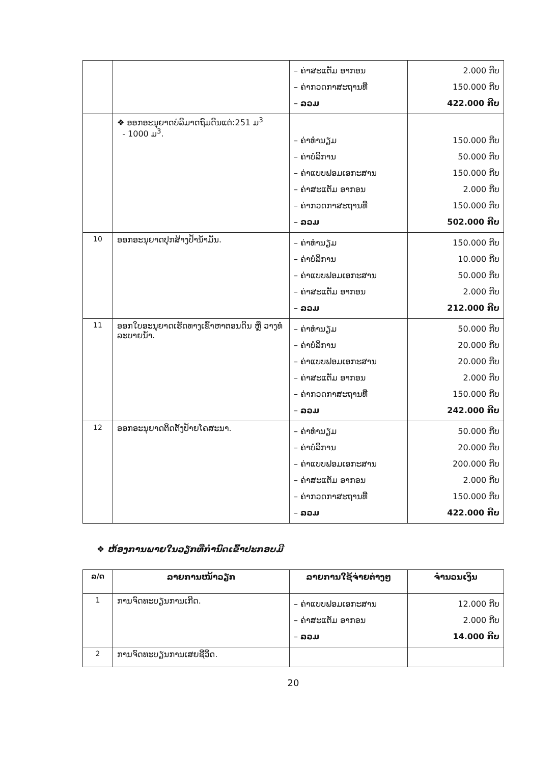| | | – ຄ່າສະແຕັມ ອາກອນ – ຄ່າກວດກາສະຖານທີ່ – ລວມ | 2.000 ກີບ 150.000 ກີບ 422.000 ກີບ |
| | ❖ ອອກອະນຸຍາດບໍລິມາດຖົມດິນແຕ່:251 ມ<sup>3</sup> - 1000 ມ<sup>3</sup>. | – ຄ່າທຳນຽມ – ຄ່າບໍລິການ – ຄ່າແບບຟອມເອກະສານ – ຄ່າສະແຕັມ ອາກອນ – ຄ່າກວດກາສະຖານທີ່ – ລວມ | 150.000 ກີບ 50.000 ກີບ 150.000 ກີບ 2.000 ກີບ 150.000 ກີບ 502.000 ກີບ |
| 10 | ອອກອະນຸຍາດປຸກສ້າງປໍ້ານໍ້າມັນ. | – ຄ່າທຳນຽມ – ຄ່າບໍລິການ – ຄ່າແບບຟອມເອກະສານ – ຄ່າສະແຕັມ ອາກອນ – ລວມ | 150.000 ກີບ 10.000 ກີບ 50.000 ກີບ 2.000 ກີບ 212.000 ກີບ |
| 11 | ອອກໃບອະນຸຍາດເຮັດທາງເຂົ້າຫາຕອນດິນ ຫຼື ວາງທໍ່ລະບາຍນໍ້າ. | – ຄ່າທຳນຽມ – ຄ່າບໍລິການ – ຄ່າແບບຟອມເອກະສານ – ຄ່າສະແຕັມ ອາກອນ – ຄ່າກວດກາສະຖານທີ່ – ລວມ | 50.000 ກີບ 20.000 ກີບ 20.000 ກີບ 2.000 ກີບ 150.000 ກີບ 242.000 ກີບ |
| 12 | ອອກອະນຸຍາດຕິດຕັ້ງປ້າຍໂຄສະນາ. | – ຄ່າທຳນຽມ – ຄ່າບໍລິການ – ຄ່າແບບຟອມເອກະສານ – ຄ່າສະແຕັມ ອາກອນ – ຄ່າກວດກາສະຖານທີ່ – ລວມ | 50.000 ກີບ 20.000 ກີບ 200.000 ກີບ 2.000 ກີບ 150.000 ກີບ 422.000 ກີບ |
❖ ຫ້ອງການພາຍໃນວຽກທີ່ກຳນົດເຂົ້າປະກອບມີ
| ລ/ດ | ລາຍການໜ້າວຽກ | ລາຍການໃຊ້ຈ່າຍຕ່າງໆ | ຈຳນວນເງິນ |
| --- | --- | --- | --- |
| 1 | ການຈົດທະບຽນການເກີດ. | – ຄ່າແບບຟອມເອກະສານ – ຄ່າສະແຕັມ ອາກອນ – ລວມ | 12.000 ກີບ 2.000 ກີບ 14.000 ກີບ |
| 2 | ການຈົດທະບຽນການເສຍຊີວິດ. | | |
20